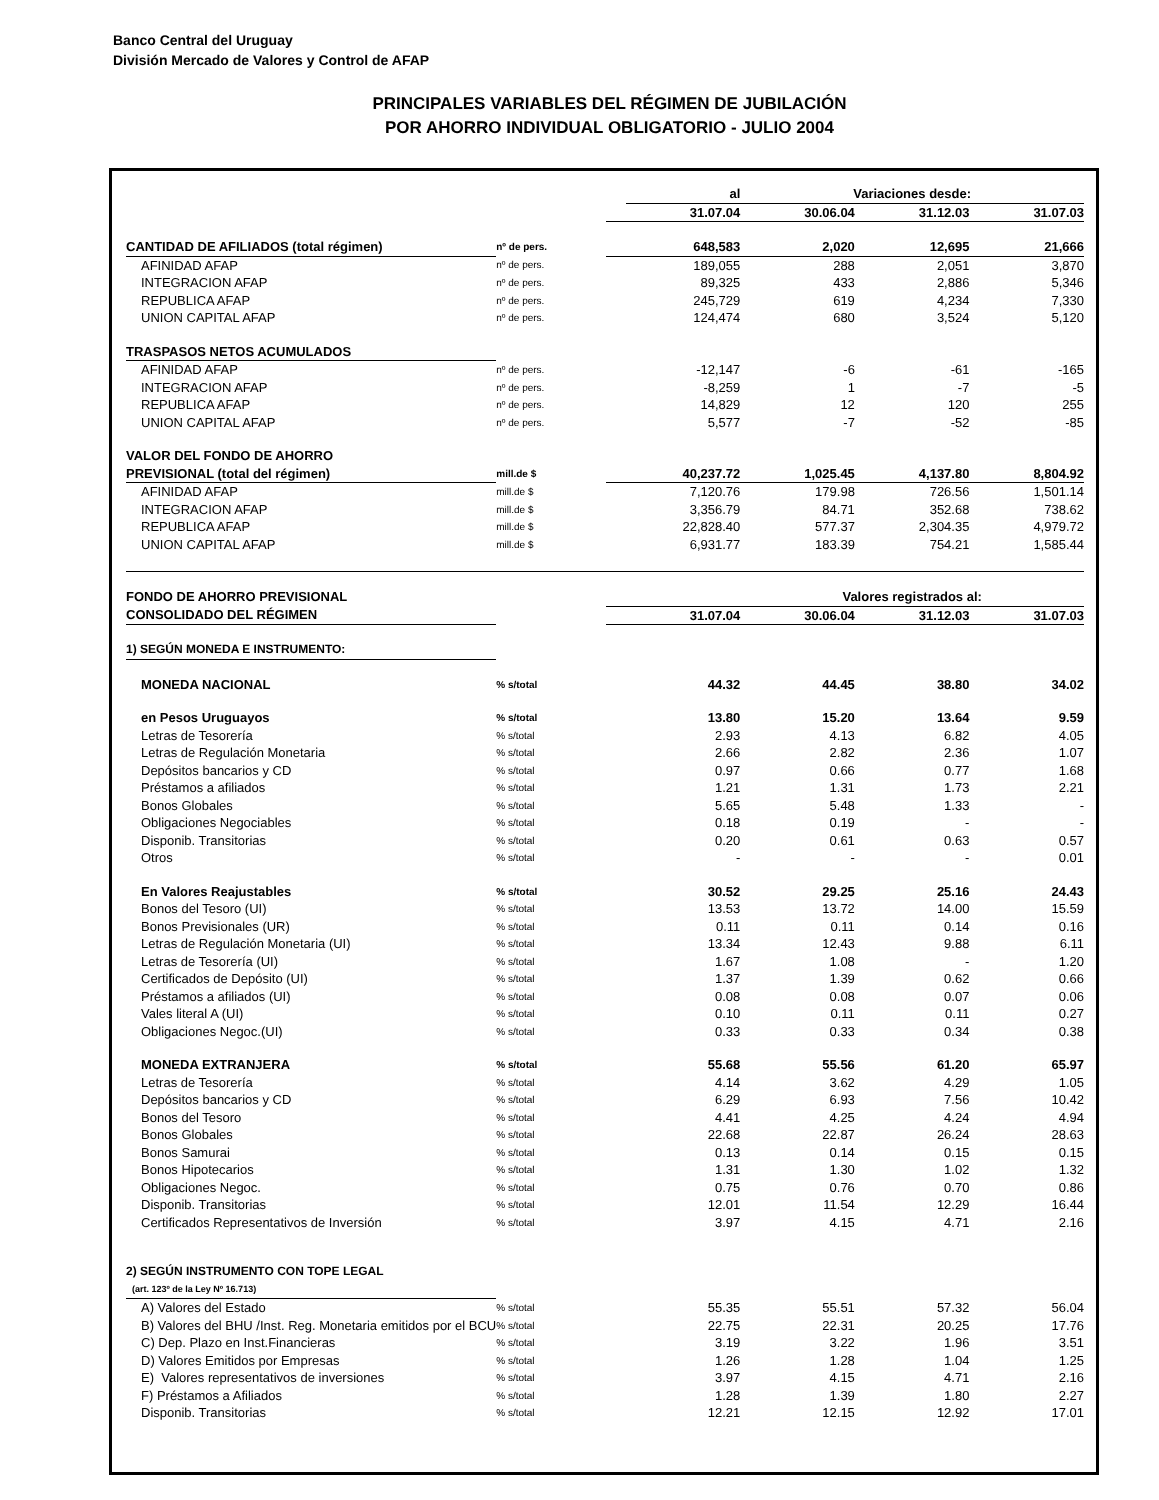Banco Central del Uruguay
División Mercado de Valores y Control de AFAP
PRINCIPALES VARIABLES DEL RÉGIMEN DE JUBILACIÓN
POR AHORRO INDIVIDUAL OBLIGATORIO - JULIO 2004
| | | | al | Variaciones desde: | | |
| | | | 31.07.04 | 30.06.04 | 31.12.03 | 31.07.03 |
| CANTIDAD DE AFILIADOS (total régimen) | nº de pers. | | 648,583 | 2,020 | 12,695 | 21,666 |
| AFINIDAD AFAP | nº de pers. | | 189,055 | 288 | 2,051 | 3,870 |
| INTEGRACION AFAP | nº de pers. | | 89,325 | 433 | 2,886 | 5,346 |
| REPUBLICA AFAP | nº de pers. | | 245,729 | 619 | 4,234 | 7,330 |
| UNION CAPITAL AFAP | nº de pers. | | 124,474 | 680 | 3,524 | 5,120 |
| TRASPASOS NETOS ACUMULADOS | | | | | | |
| AFINIDAD AFAP | nº de pers. | | -12,147 | -6 | -61 | -165 |
| INTEGRACION AFAP | nº de pers. | | -8,259 | 1 | -7 | -5 |
| REPUBLICA AFAP | nº de pers. | | 14,829 | 12 | 120 | 255 |
| UNION CAPITAL AFAP | nº de pers. | | 5,577 | -7 | -52 | -85 |
| VALOR DEL FONDO DE AHORRO | | | | | | |
| PREVISIONAL (total del régimen) | mill.de $ | | 40,237.72 | 1,025.45 | 4,137.80 | 8,804.92 |
| AFINIDAD AFAP | mill.de $ | | 7,120.76 | 179.98 | 726.56 | 1,501.14 |
| INTEGRACION AFAP | mill.de $ | | 3,356.79 | 84.71 | 352.68 | 738.62 |
| REPUBLICA AFAP | mill.de $ | | 22,828.40 | 577.37 | 2,304.35 | 4,979.72 |
| UNION CAPITAL AFAP | mill.de $ | | 6,931.77 | 183.39 | 754.21 | 1,585.44 |
| FONDO DE AHORRO PREVISIONAL | | | | Valores registrados al: | | |
| CONSOLIDADO DEL RÉGIMEN | | | 31.07.04 | 30.06.04 | 31.12.03 | 31.07.03 |
| 1) SEGÚN MONEDA E INSTRUMENTO: | | | | | | |
| MONEDA NACIONAL | % s/total | | 44.32 | 44.45 | 38.80 | 34.02 |
| en Pesos Uruguayos | % s/total | | 13.80 | 15.20 | 13.64 | 9.59 |
| Letras de Tesorería | % s/total | | 2.93 | 4.13 | 6.82 | 4.05 |
| Letras de Regulación Monetaria | % s/total | | 2.66 | 2.82 | 2.36 | 1.07 |
| Depósitos bancarios y CD | % s/total | | 0.97 | 0.66 | 0.77 | 1.68 |
| Préstamos a afiliados | % s/total | | 1.21 | 1.31 | 1.73 | 2.21 |
| Bonos Globales | % s/total | | 5.65 | 5.48 | 1.33 | - |
| Obligaciones Negociables | % s/total | | 0.18 | 0.19 | - | - |
| Disponib. Transitorias | % s/total | | 0.20 | 0.61 | 0.63 | 0.57 |
| Otros | % s/total | | - | - | - | 0.01 |
| En Valores Reajustables | % s/total | | 30.52 | 29.25 | 25.16 | 24.43 |
| Bonos del Tesoro (UI) | % s/total | | 13.53 | 13.72 | 14.00 | 15.59 |
| Bonos Previsionales (UR) | % s/total | | 0.11 | 0.11 | 0.14 | 0.16 |
| Letras de Regulación Monetaria (UI) | % s/total | | 13.34 | 12.43 | 9.88 | 6.11 |
| Letras de Tesorería (UI) | % s/total | | 1.67 | 1.08 | - | 1.20 |
| Certificados de Depósito (UI) | % s/total | | 1.37 | 1.39 | 0.62 | 0.66 |
| Préstamos a afiliados (UI) | % s/total | | 0.08 | 0.08 | 0.07 | 0.06 |
| Vales literal A (UI) | % s/total | | 0.10 | 0.11 | 0.11 | 0.27 |
| Obligaciones Negoc.(UI) | % s/total | | 0.33 | 0.33 | 0.34 | 0.38 |
| MONEDA EXTRANJERA | % s/total | | 55.68 | 55.56 | 61.20 | 65.97 |
| Letras de Tesorería | % s/total | | 4.14 | 3.62 | 4.29 | 1.05 |
| Depósitos bancarios y CD | % s/total | | 6.29 | 6.93 | 7.56 | 10.42 |
| Bonos del Tesoro | % s/total | | 4.41 | 4.25 | 4.24 | 4.94 |
| Bonos Globales | % s/total | | 22.68 | 22.87 | 26.24 | 28.63 |
| Bonos Samurai | % s/total | | 0.13 | 0.14 | 0.15 | 0.15 |
| Bonos Hipotecarios | % s/total | | 1.31 | 1.30 | 1.02 | 1.32 |
| Obligaciones Negoc. | % s/total | | 0.75 | 0.76 | 0.70 | 0.86 |
| Disponib. Transitorias | % s/total | | 12.01 | 11.54 | 12.29 | 16.44 |
| Certificados Representativos de Inversión | % s/total | | 3.97 | 4.15 | 4.71 | 2.16 |
| 2) SEGÚN INSTRUMENTO CON TOPE LEGAL | | | | | | |
| (art. 123º de la Ley Nº 16.713) | | | | | | |
| A) Valores del Estado | % s/total | | 55.35 | 55.51 | 57.32 | 56.04 |
| B) Valores del BHU /Inst. Reg. Monetaria emitidos por el BCU | % s/total | | 22.75 | 22.31 | 20.25 | 17.76 |
| C) Dep. Plazo en Inst.Financieras | % s/total | | 3.19 | 3.22 | 1.96 | 3.51 |
| D) Valores Emitidos por Empresas | % s/total | | 1.26 | 1.28 | 1.04 | 1.25 |
| E) Valores representativos de inversiones | % s/total | | 3.97 | 4.15 | 4.71 | 2.16 |
| F) Préstamos a Afiliados | % s/total | | 1.28 | 1.39 | 1.80 | 2.27 |
| Disponib. Transitorias | % s/total | | 12.21 | 12.15 | 12.92 | 17.01 |